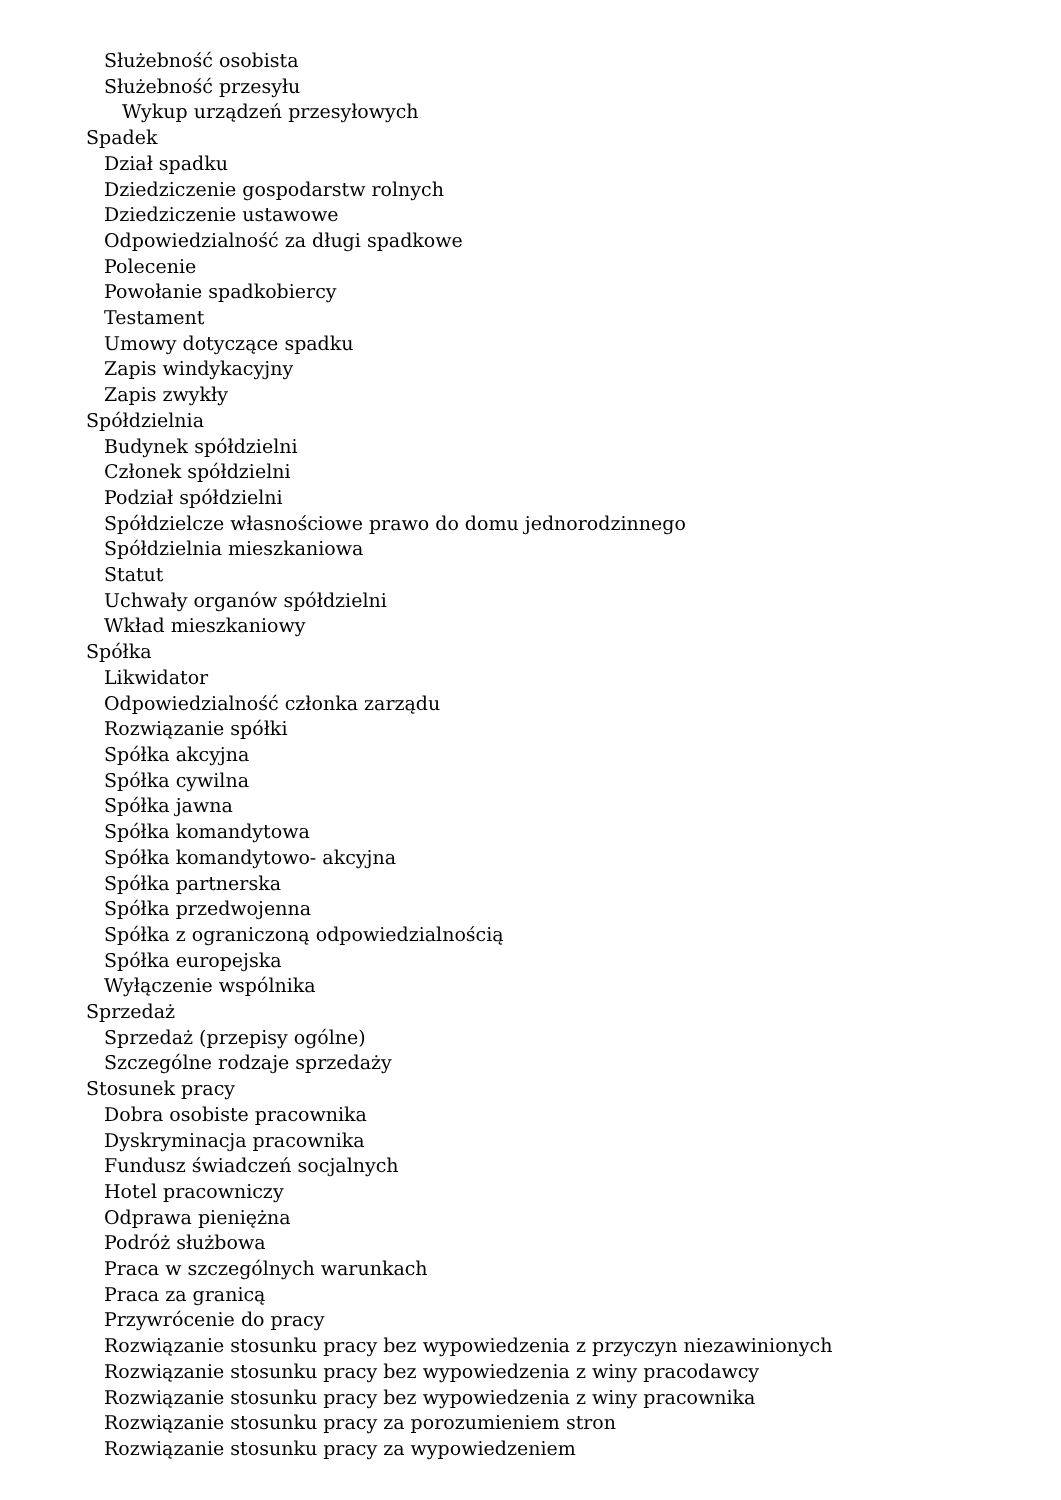Służebność osobista
Służebność przesyłu
Wykup urządzeń przesyłowych
Spadek
Dział spadku
Dziedziczenie gospodarstw rolnych
Dziedziczenie ustawowe
Odpowiedzialność za długi spadkowe
Polecenie
Powołanie spadkobiercy
Testament
Umowy dotyczące spadku
Zapis windykacyjny
Zapis zwykły
Spółdzielnia
Budynek spółdzielni
Członek spółdzielni
Podział spółdzielni
Spółdzielcze własnościowe prawo do domu jednorodzinnego
Spółdzielnia mieszkaniowa
Statut
Uchwały organów spółdzielni
Wkład mieszkaniowy
Spółka
Likwidator
Odpowiedzialność członka zarządu
Rozwiązanie spółki
Spółka akcyjna
Spółka cywilna
Spółka jawna
Spółka komandytowa
Spółka komandytowo- akcyjna
Spółka partnerska
Spółka przedwojenna
Spółka z ograniczoną odpowiedzialnością
Spółka europejska
Wyłączenie wspólnika
Sprzedaż
Sprzedaż (przepisy ogólne)
Szczególne rodzaje sprzedaży
Stosunek pracy
Dobra osobiste pracownika
Dyskryminacja pracownika
Fundusz świadczeń socjalnych
Hotel pracowniczy
Odprawa pieniężna
Podróż służbowa
Praca w szczególnych warunkach
Praca za granicą
Przywrócenie do pracy
Rozwiązanie stosunku pracy bez wypowiedzenia z przyczyn niezawinionych
Rozwiązanie stosunku pracy bez wypowiedzenia z winy pracodawcy
Rozwiązanie stosunku pracy bez wypowiedzenia z winy pracownika
Rozwiązanie stosunku pracy za porozumieniem stron
Rozwiązanie stosunku pracy za wypowiedzeniem